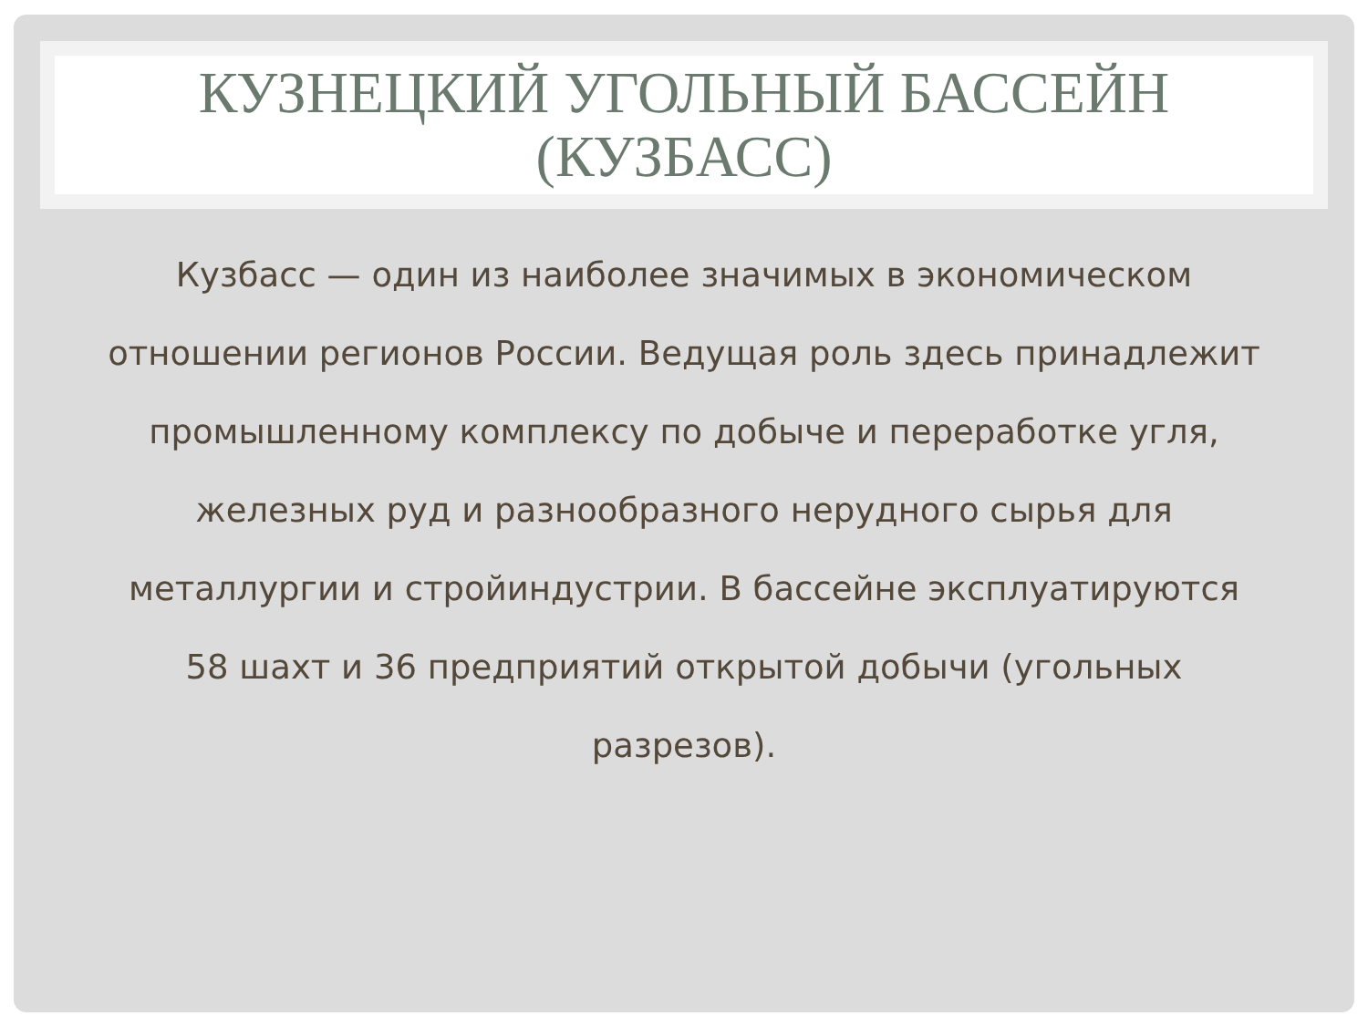КУЗНЕЦКИЙ УГОЛЬНЫЙ БАССЕЙН
(КУЗБАСС)
Кузбасс — один из наиболее значимых в экономическом отношении регионов России. Ведущая роль здесь принадлежит промышленному комплексу по добыче и переработке угля, железных руд и разнообразного нерудного сырья для металлургии и стройиндустрии. В бассейне эксплуатируются 58 шахт и 36 предприятий открытой добычи (угольных разрезов).